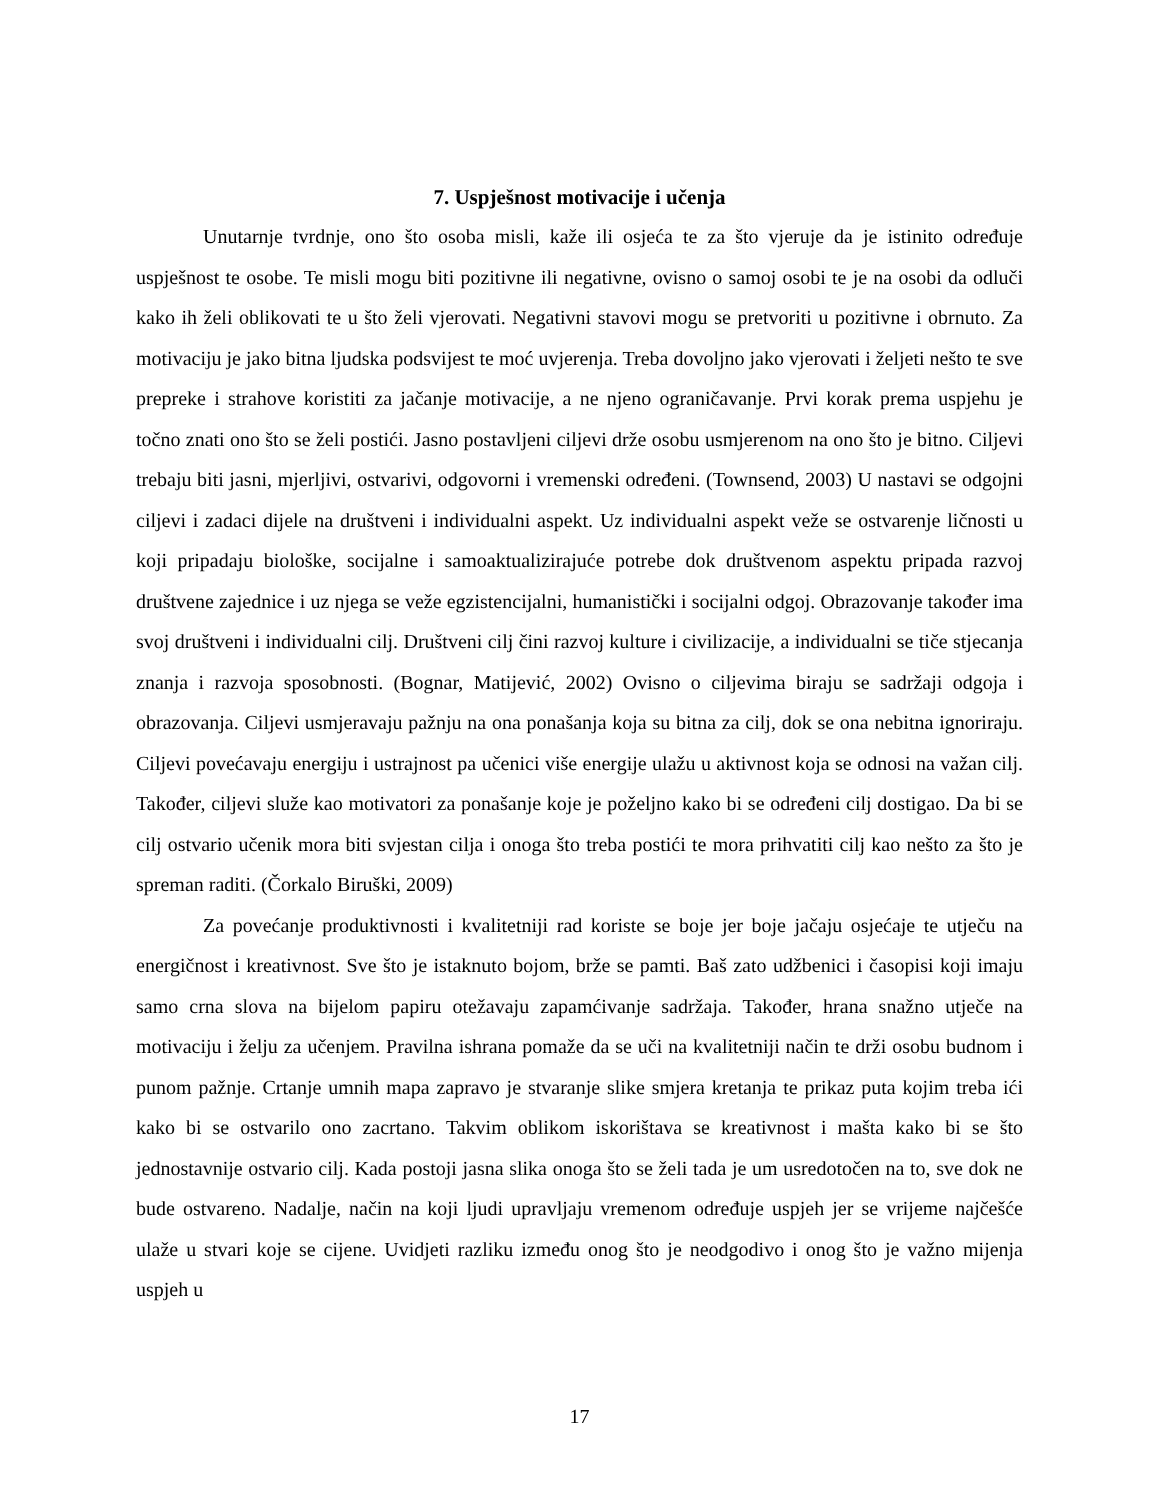7. Uspješnost motivacije i učenja
Unutarnje tvrdnje, ono što osoba misli, kaže ili osjeća te za što vjeruje da je istinito određuje uspješnost te osobe. Te misli mogu biti pozitivne ili negativne, ovisno o samoj osobi te je na osobi da odluči kako ih želi oblikovati te u što želi vjerovati. Negativni stavovi mogu se pretvoriti u pozitivne i obrnuto. Za motivaciju je jako bitna ljudska podsvijest te moć uvjerenja. Treba dovoljno jako vjerovati i željeti nešto te sve prepreke i strahove koristiti za jačanje motivacije, a ne njeno ograničavanje. Prvi korak prema uspjehu je točno znati ono što se želi postići. Jasno postavljeni ciljevi drže osobu usmjerenom na ono što je bitno. Ciljevi trebaju biti jasni, mjerljivi, ostvarivi, odgovorni i vremenski određeni. (Townsend, 2003) U nastavi se odgojni ciljevi i zadaci dijele na društveni i individualni aspekt. Uz individualni aspekt veže se ostvarenje ličnosti u koji pripadaju biološke, socijalne i samoaktualizirajuće potrebe dok društvenom aspektu pripada razvoj društvene zajednice i uz njega se veže egzistencijalni, humanistički i socijalni odgoj. Obrazovanje također ima svoj društveni i individualni cilj. Društveni cilj čini razvoj kulture i civilizacije, a individualni se tiče stjecanja znanja i razvoja sposobnosti. (Bognar, Matijević, 2002) Ovisno o ciljevima biraju se sadržaji odgoja i obrazovanja. Ciljevi usmjeravaju pažnju na ona ponašanja koja su bitna za cilj, dok se ona nebitna ignoriraju. Ciljevi povećavaju energiju i ustrajnost pa učenici više energije ulažu u aktivnost koja se odnosi na važan cilj. Također, ciljevi služe kao motivatori za ponašanje koje je poželjno kako bi se određeni cilj dostigao. Da bi se cilj ostvario učenik mora biti svjestan cilja i onoga što treba postići te mora prihvatiti cilj kao nešto za što je spreman raditi. (Čorkalo Biruški, 2009)
Za povećanje produktivnosti i kvalitetniji rad koriste se boje jer boje jačaju osjećaje te utječu na energičnost i kreativnost. Sve što je istaknuto bojom, brže se pamti. Baš zato udžbenici i časopisi koji imaju samo crna slova na bijelom papiru otežavaju zapamćivanje sadržaja. Također, hrana snažno utječe na motivaciju i želju za učenjem. Pravilna ishrana pomaže da se uči na kvalitetniji način te drži osobu budnom i punom pažnje. Crtanje umnih mapa zapravo je stvaranje slike smjera kretanja te prikaz puta kojim treba ići kako bi se ostvarilo ono zacrtano. Takvim oblikom iskorištava se kreativnost i mašta kako bi se što jednostavnije ostvario cilj. Kada postoji jasna slika onoga što se želi tada je um usredotočen na to, sve dok ne bude ostvareno. Nadalje, način na koji ljudi upravljaju vremenom određuje uspjeh jer se vrijeme najčešće ulaže u stvari koje se cijene. Uvidjeti razliku između onog što je neodgodivo i onog što je važno mijenja uspjeh u
17